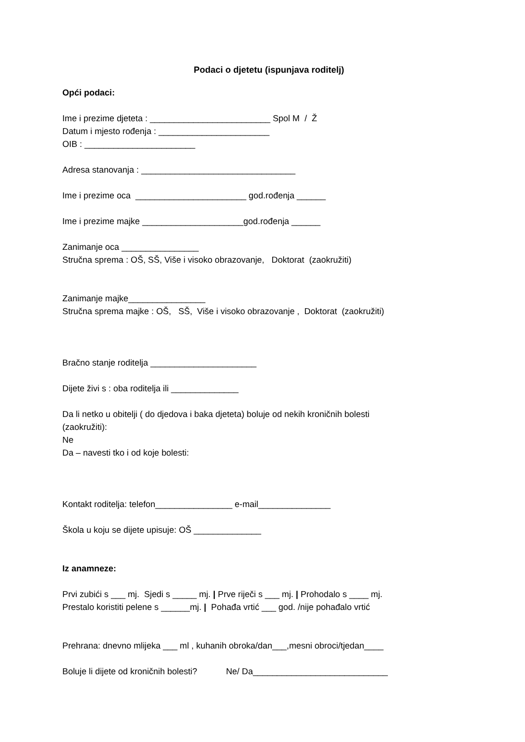Podaci o djetetu (ispunjava roditelj)
Opći podaci:
Ime i prezime djeteta : _________________________ Spol M / Ž
Datum i mjesto rođenja : _______________________
OIB : _______________________
Adresa stanovanja : ________________________________
Ime i prezime oca _______________________ god.rođenja ______
Ime i prezime majke _____________________god.rođenja ______
Zanimanje oca ________________
Stručna sprema : OŠ, SŠ, Više i visoko obrazovanje, Doktorat (zaokružiti)
Zanimanje majke________________
Stručna sprema majke : OŠ, SŠ, Više i visoko obrazovanje , Doktorat (zaokružiti)
Bračno stanje roditelja ______________________
Dijete živi s : oba roditelja ili ______________
Da li netko u obitelji ( do djedova i baka djeteta) boluje od nekih kroničnih bolesti
(zaokružiti):
Ne
Da – navesti tko i od koje bolesti:
Kontakt roditelja: telefon________________ e-mail_______________
Škola u koju se dijete upisuje: OŠ ______________
Iz anamneze:
Prvi zubići s ___ mj. Sjedi s _____ mj. | Prve riječi s ___ mj. | Prohodalo s ____ mj.
Prestalo koristiti pelene s ______mj. | Pohađa vrtić ___ god. /nije pohađalo vrtić
Prehrana: dnevno mlijeka ___ ml , kuhanih obroka/dan___,mesni obroci/tjedan____
Boluje li dijete od kroničnih bolesti? Ne/ Da____________________________